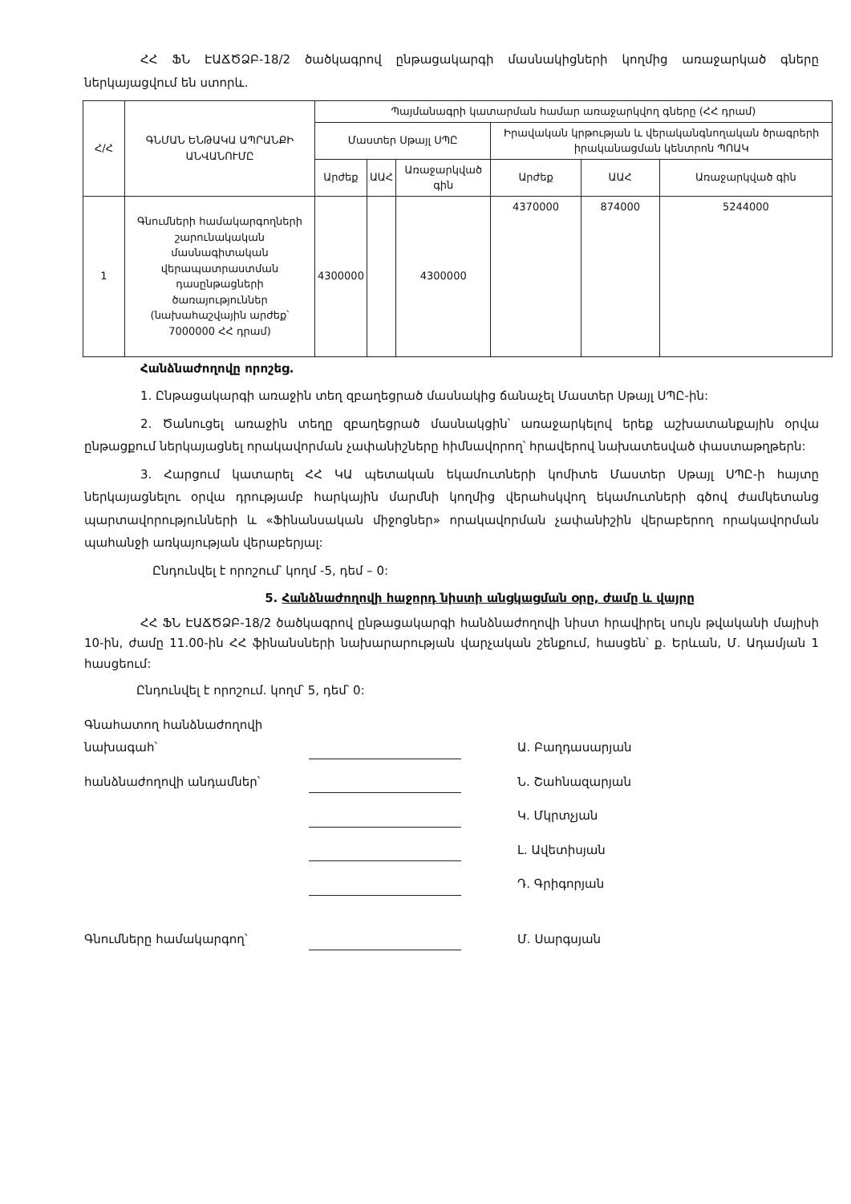ՀՀ ՖՆ ԷԱՃԾՁԲ-18/2 ծածկագրով ընթացակարգի մասնակիցների կողմից առաջարկած գները ներկայացվում են ստորև.
| Հ/Հ | ԳՆՄԱՆ ԵՆԹԱԿԱ ԱՊՐԱՆՔԻ ԱՆՎԱՆՈՒՄԸ | Պայմանագրի կատարման համար առաջարկվող գները (ՀՀ դրամ) | | | | | |
| --- | --- | --- | --- | --- | --- | --- | --- |
| | | Մաստեր Սթայլ ՍՊԸ | | | Իրավական կրթության և վերականգնողական ծրագրերի իրականացման կենտրոն ՊՈԱԿ | | |
| | | Արժեք | ԱԱՀ | Առաջարկված գին | Արժեք | ԱԱՀ | Առաջարկված գին |
| 1 | Գնումների համակարգողների շարունակական մասնագիտական վերապատրաստման դասընթացների ծառայություններ (նախահաշվային արժեք՝ 7000000 ՀՀ դրամ) | 4300000 | | 4300000 | 4370000 | 874000 | 5244000 |
Հանձնաժողովը որոշեց.
1. Ընթացակարգի առաջին տեղ զբաղեցրած մասնակից ճանաչել Մաստեր Սթայլ ՍՊԸ-ին:
2. Ծանուցել առաջին տեղը զբաղեցրած մասնակցին՝ առաջարկելով երեք աշխատանքային օրվա ընթացքում ներկայացնել որակավորման չափանիշները հիմնավորող՝ հրավերով նախատեսված փաստաթղթերն:
3. Հարցում կատարել ՀՀ ԿԱ պետական եկամուտների կոմիտե Մաստեր Սթայլ ՍՊԸ-ի հայտը ներկայացնելու օրվա դրությամբ հարկային մարմնի կողմից վերահսկվող եկամուտների գծով ժամկետանց պարտավորությունների և «Ֆինանսական միջոցներ» որակավորման չափանիշին վերաբերող որակավորման պահանջի առկայության վերաբերյալ:
Ընդունվել է որոշում՝ կողմ -5, դեմ – 0:
5. Հանձնաժողովի հաջորդ նիստի անցկացման օրը, ժամը և վայրը
ՀՀ ՖՆ ԷԱՃԾՁԲ-18/2 ծածկագրով ընթացակարգի հանձնաժողովի նիստ հրավիրել սույն թվականի մայիսի 10-ին, ժամը 11.00-ին ՀՀ ֆինանսների նախարարության վարչական շենքում, հասցեն՝ ք. Երևան, Մ. Ադամյան 1 հասցեում:
Ընդունվել է որոշում. կողմ՝ 5, դեմ՝ 0:
Գնահատող հանձնաժողովի նախագահ՝
Ա. Բաղդասարյան
հանձնաժողովի անդամներ՝
Ն. Շահնազարյան
Կ. Մկրտչյան
Լ. Ավետիսյան
Դ. Գրիգորյան
Գնումները համակարգող՝
Մ. Սարգսյան